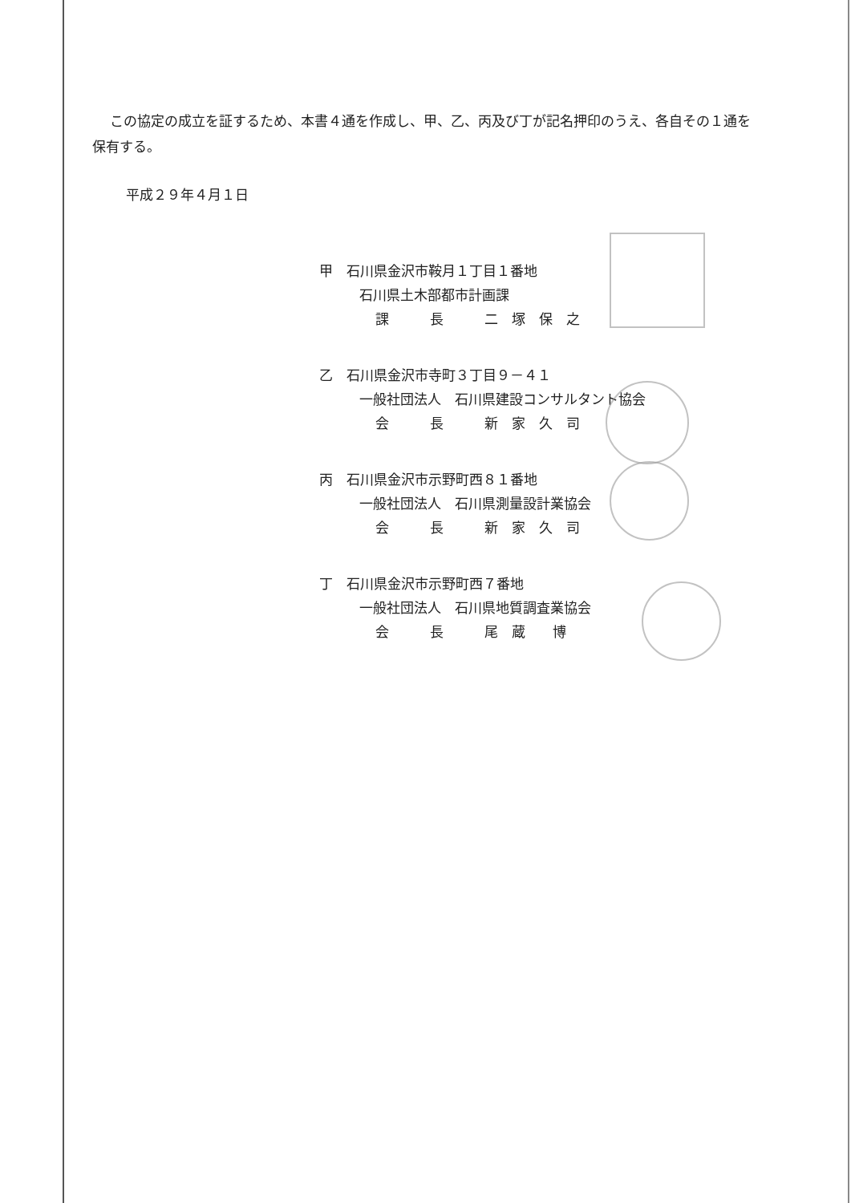この協定の成立を証するため、本書４通を作成し、甲、乙、丙及び丁が記名押印のうえ、各自その１通を保有する。
平成２９年４月１日
甲　石川県金沢市鞍月１丁目１番地
石川県土木部都市計画課
課　　　長　　　二　塚　保　之
乙　石川県金沢市寺町３丁目９－４１
一般社団法人　石川県建設コンサルタント協会
会　　　長　　　新　家　久　司
丙　石川県金沢市示野町西８１番地
一般社団法人　石川県測量設計業協会
会　　　長　　　新　家　久　司
丁　石川県金沢市示野町西７番地
一般社団法人　石川県地質調査業協会
会　　　長　　　尾　蔵　　博